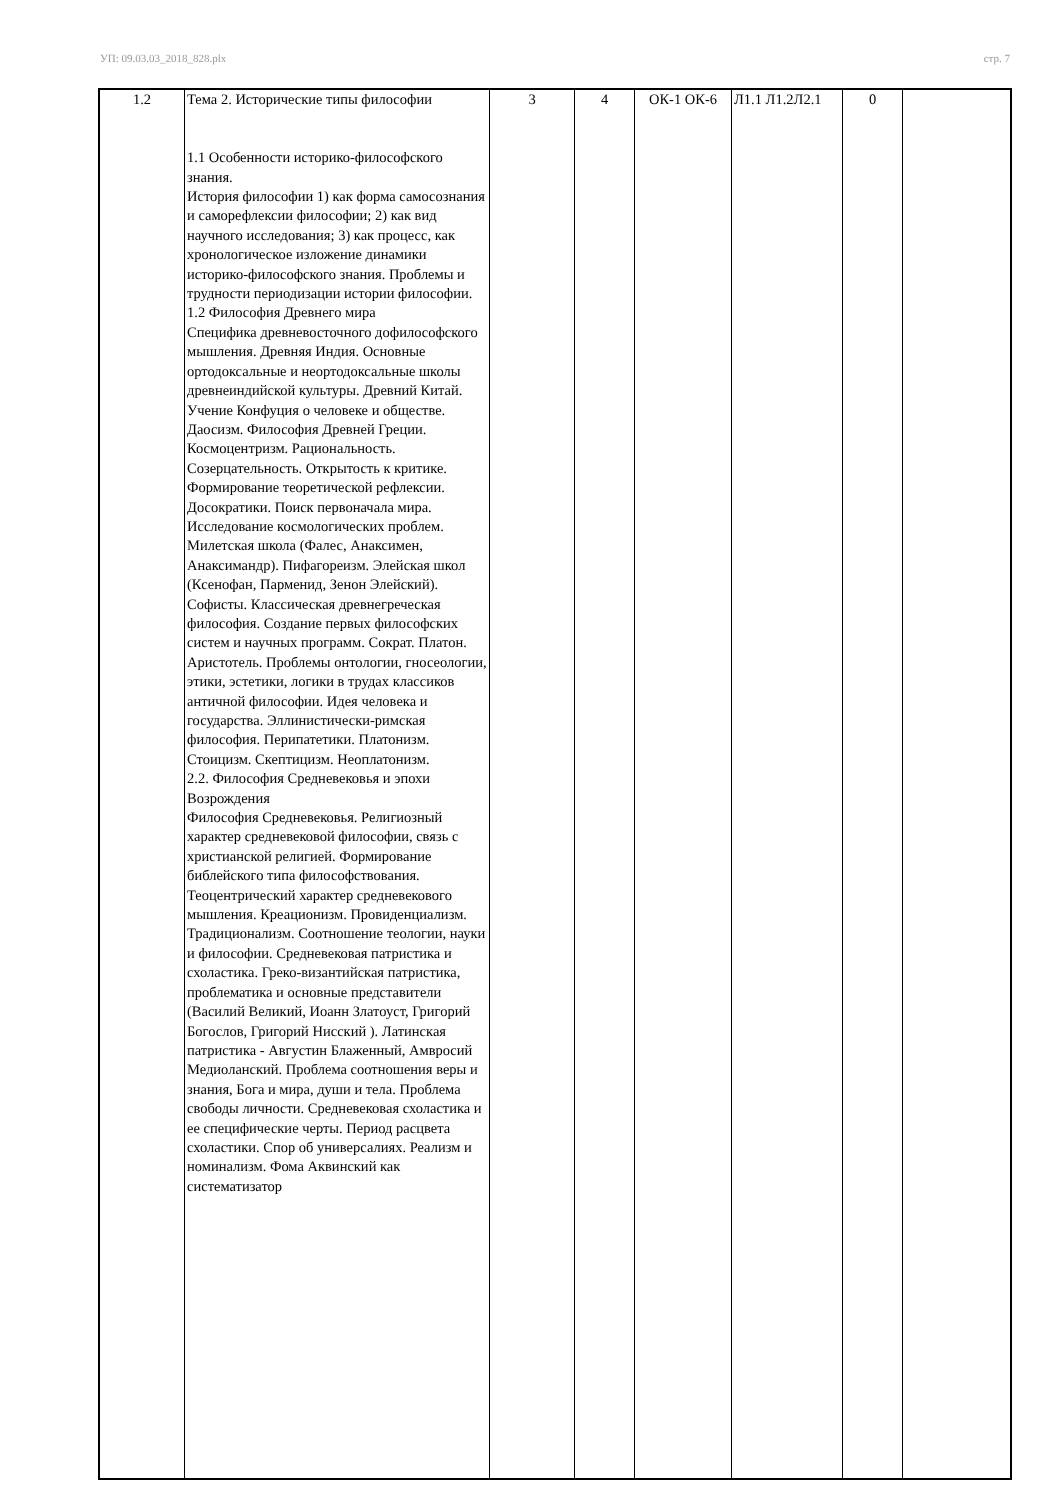УП: 09.03.03_2018_828.plx стр. 7
| 1.2 | Тема 2. Исторические типы философии 1.1 Особенности историко-философского знания. История философии 1) как форма самосознания и саморефлексии философии; 2) как вид научного исследования; 3) как процесс, как хронологическое изложение динамики историко-философского знания. Проблемы и трудности периодизации истории философии. 1.2 Философия Древнего мира Специфика древневосточного дофилософского мышления. Древняя Индия. Основные ортодоксальные и неортодоксальные школы древнеиндийской культуры. Древний Китай. Учение Конфуция о человеке и обществе. Даосизм. Философия Древней Греции. Космоцентризм. Рациональность. Созерцательность. Открытость к критике. Формирование теоретической рефлексии. Досократики. Поиск первоначала мира. Исследование космологических проблем. Милетская школа (Фалес, Анаксимен, Анаксимандр). Пифагореизм. Элейская школ (Ксенофан, Парменид, Зенон Элейский). Софисты. Классическая древнегреческая философия. Создание первых философских систем и научных программ. Сократ. Платон. Аристотель. Проблемы онтологии, гносеологии, этики, эстетики, логики в трудах классиков античной философии. Идея человека и государства. Эллинистически-римская философия. Перипатетики. Платонизм. Стоицизм. Скептицизм. Неоплатонизм. 2.2. Философия Средневековья и эпохи Возрождения Философия Средневековья. Религиозный характер средневековой философии, связь с христианской религией. Формирование библейского типа философствования. Теоцентрический характер средневекового мышления. Креационизм. Провиденциализм. Традиционализм. Соотношение теологии, науки и философии. Средневековая патристика и схоластика. Греко-византийская патристика, проблематика и основные представители (Василий Великий, Иоанн Златоуст, Григорий Богослов, Григорий Нисский ). Латинская патристика - Августин Блаженный, Амвросий Медиоланский. Проблема соотношения веры и знания, Бога и мира, души и тела. Проблема свободы личности. Средневековая схоластика и ее специфические черты. Период расцвета схоластики. Спор об универсалиях. Реализм и номинализм. Фома Аквинский как систематизатор | 3 | 4 | ОК-1 ОК-6 | Л1.1 Л1.2Л2.1 | 0 | |